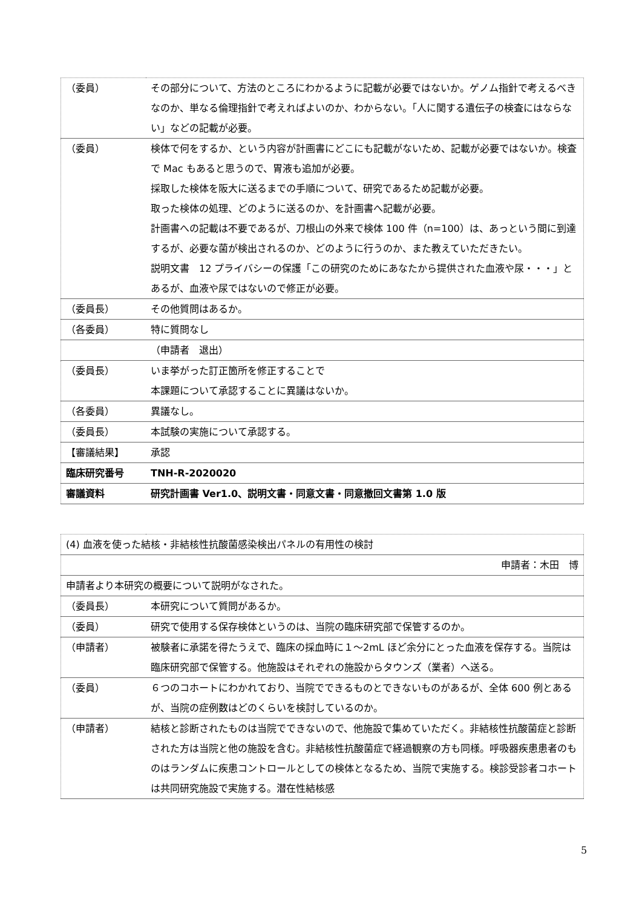| （委員） | その部分について、方法のところにわかるように記載が必要ではないか。ゲノム指針で考えるべきなのか、単なる倫理指針で考えればよいのか、わからない。「人に関する遺伝子の検査にはならない」などの記載が必要。 |
| （委員） | 検体で何をするか、という内容が計画書にどこにも記載がないため、記載が必要ではないか。検査で Mac もあると思うので、胃液も追加が必要。 採取した検体を阪大に送るまでの手順について、研究であるため記載が必要。 取った検体の処理、どのように送るのか、を計画書へ記載が必要。 計画書への記載は不要であるが、刀根山の外来で検体 100 件（n=100）は、あっという間に到達するが、必要な菌が検出されるのか、どのように行うのか、また教えていただきたい。 説明文書 12 プライバシーの保護「この研究のためにあなたから提供された血液や尿・・・」とあるが、血液や尿ではないので修正が必要。 |
| （委員長） | その他質問はあるか。 |
| （各委員） | 特に質問なし |
| | （申請者 退出） |
| （委員長） | いま挙がった訂正箇所を修正することで 本課題について承認することに異議はないか。 |
| （各委員） | 異議なし。 |
| （委員長） | 本試験の実施について承認する。 |
| 【審議結果】 | 承認 |
| 臨床研究番号 | TNH-R-2020020 |
| 審議資料 | 研究計画書 Ver1.0、説明文書・同意文書・同意撤回文書第 1.0 版 |
| (4) 血液を使った結核・非結核性抗酸菌感染検出パネルの有用性の検討 | |
| 申請者：木田 博 | |
| 申請者より本研究の概要について説明がなされた。 | |
| （委員長） | 本研究について質問があるか。 |
| （委員） | 研究で使用する保存検体というのは、当院の臨床研究部で保管するのか。 |
| （申請者） | 被験者に承諾を得たうえで、臨床の採血時に１～2mL ほど余分にとった血液を保存する。当院は臨床研究部で保管する。他施設はそれぞれの施設からタウンズ（業者）へ送る。 |
| （委員） | ６つのコホートにわかれており、当院でできるものとできないものがあるが、全体 600 例とあるが、当院の症例数はどのくらいを検討しているのか。 |
| （申請者） | 結核と診断されたものは当院でできないので、他施設で集めていただく。非結核性抗酸菌症と診断された方は当院と他の施設を含む。非結核性抗酸菌症で経過観察の方も同様。呼吸器疾患患者のものはランダムに疾患コントロールとしての検体となるため、当院で実施する。検診受診者コホートは共同研究施設で実施する。潜在性結核感 |
5